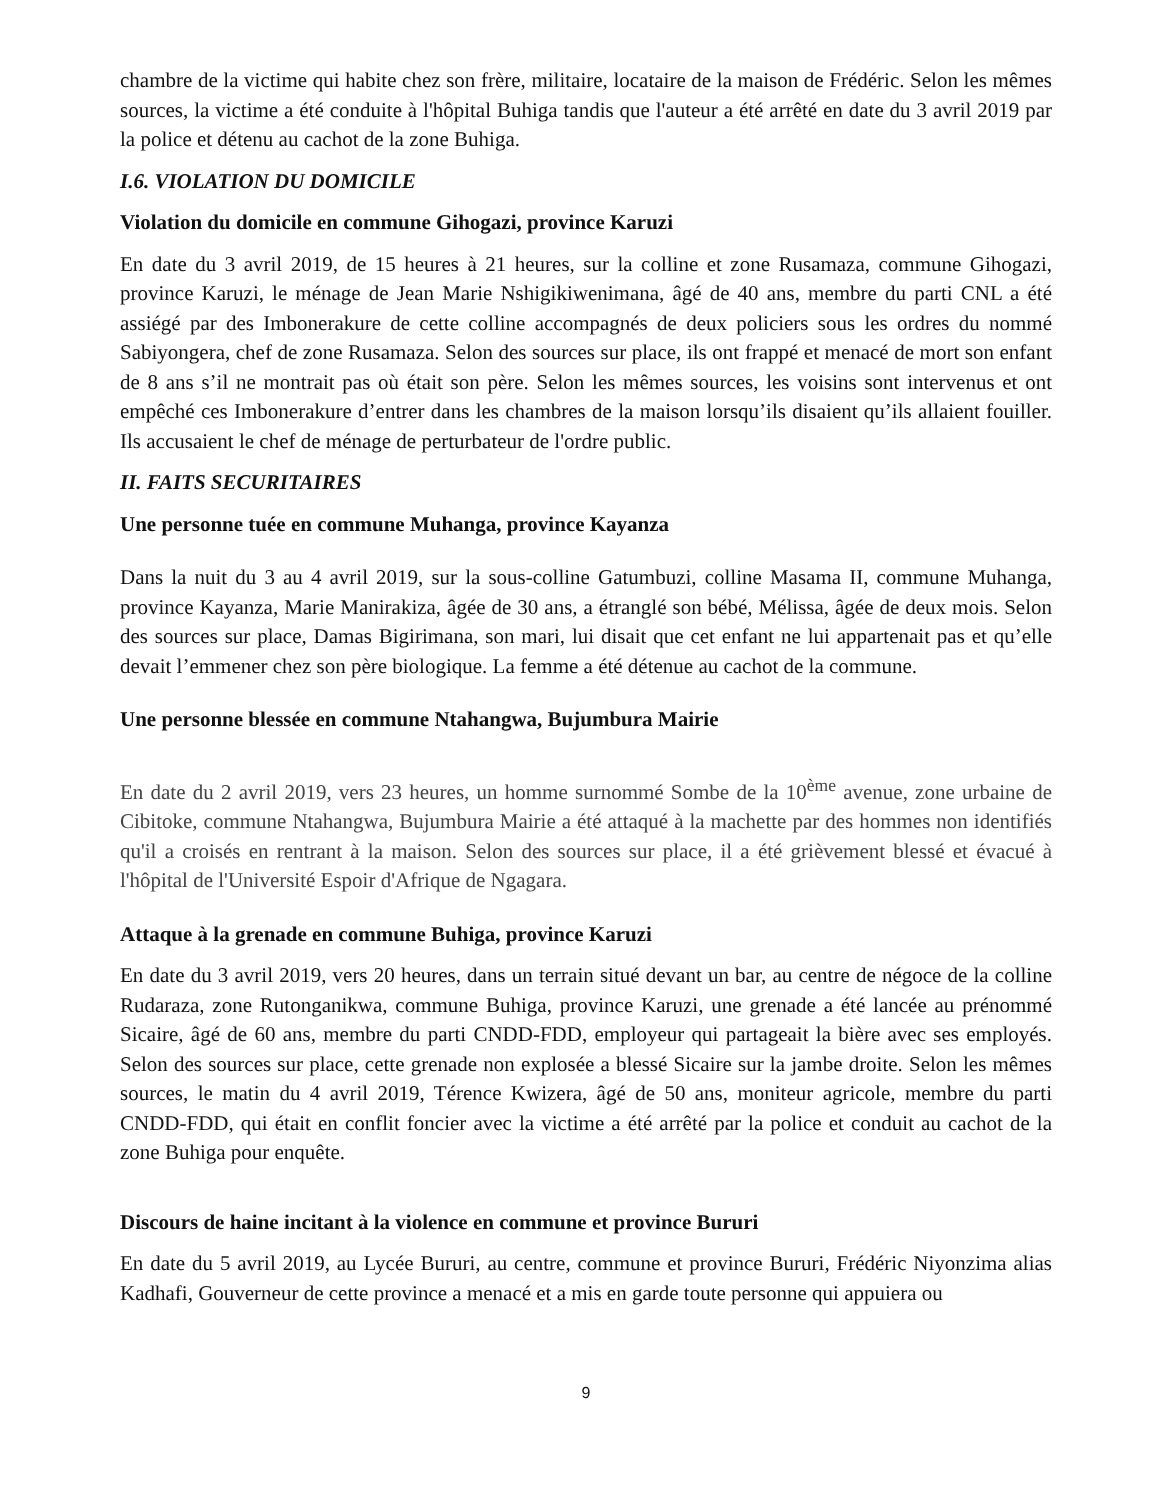chambre de la victime qui habite chez son frère, militaire, locataire de la maison de Frédéric. Selon les mêmes sources, la victime a été conduite à l'hôpital Buhiga tandis que l'auteur a été arrêté en date du 3 avril 2019 par la police et détenu au cachot de la zone Buhiga.
I.6. VIOLATION DU DOMICILE
Violation du domicile en commune Gihogazi, province Karuzi
En date du 3 avril 2019, de 15 heures à 21 heures, sur la colline et zone Rusamaza, commune Gihogazi, province Karuzi, le ménage de Jean Marie Nshigikiwenimana, âgé de 40 ans, membre du parti CNL a été assiégé par des Imbonerakure de cette colline accompagnés de deux policiers sous les ordres du nommé Sabiyongera, chef de zone Rusamaza. Selon des sources sur place, ils ont frappé et menacé de mort son enfant de 8 ans s’il ne montrait pas où était son père. Selon les mêmes sources, les voisins sont intervenus et ont empêché ces Imbonerakure d’entrer dans les chambres de la maison lorsqu’ils disaient qu’ils allaient fouiller. Ils accusaient le chef de ménage de perturbateur de l'ordre public.
II. FAITS SECURITAIRES
Une personne tuée en commune Muhanga, province Kayanza
Dans la nuit du 3 au 4 avril 2019, sur la sous-colline Gatumbuzi, colline Masama II, commune Muhanga, province Kayanza, Marie Manirakiza, âgée de 30 ans, a étranglé son bébé, Mélissa, âgée de deux mois. Selon des sources sur place, Damas Bigirimana, son mari, lui disait que cet enfant ne lui appartenait pas et qu’elle devait l’emmener chez son père biologique. La femme a été détenue au cachot de la commune.
Une personne blessée en commune Ntahangwa, Bujumbura Mairie
En date du 2 avril 2019, vers 23 heures, un homme surnommé Sombe de la 10<sup>ème</sup> avenue, zone urbaine de Cibitoke, commune Ntahangwa, Bujumbura Mairie a été attaqué à la machette par des hommes non identifiés qu'il a croisés en rentrant à la maison. Selon des sources sur place, il a été grièvement blessé et évacué à l'hôpital de l'Université Espoir d'Afrique de Ngagara.
Attaque à la grenade en commune Buhiga, province Karuzi
En date du 3 avril 2019, vers 20 heures, dans un terrain situé devant un bar, au centre de négoce de la colline Rudaraza, zone Rutonganikwa, commune Buhiga, province Karuzi, une grenade a été lancée au prénommé Sicaire, âgé de 60 ans, membre du parti CNDD-FDD, employeur qui partageait la bière avec ses employés. Selon des sources sur place, cette grenade non explosée a blessé Sicaire sur la jambe droite. Selon les mêmes sources, le matin du 4 avril 2019, Térence Kwizera, âgé de 50 ans, moniteur agricole, membre du parti CNDD-FDD, qui était en conflit foncier avec la victime a été arrêté par la police et conduit au cachot de la zone Buhiga pour enquête.
Discours de haine incitant à la violence en commune et province Bururi
En date du 5 avril 2019, au Lycée Bururi, au centre, commune et province Bururi, Frédéric Niyonzima alias Kadhafi, Gouverneur de cette province a menacé et a mis en garde toute personne qui appuiera ou
9